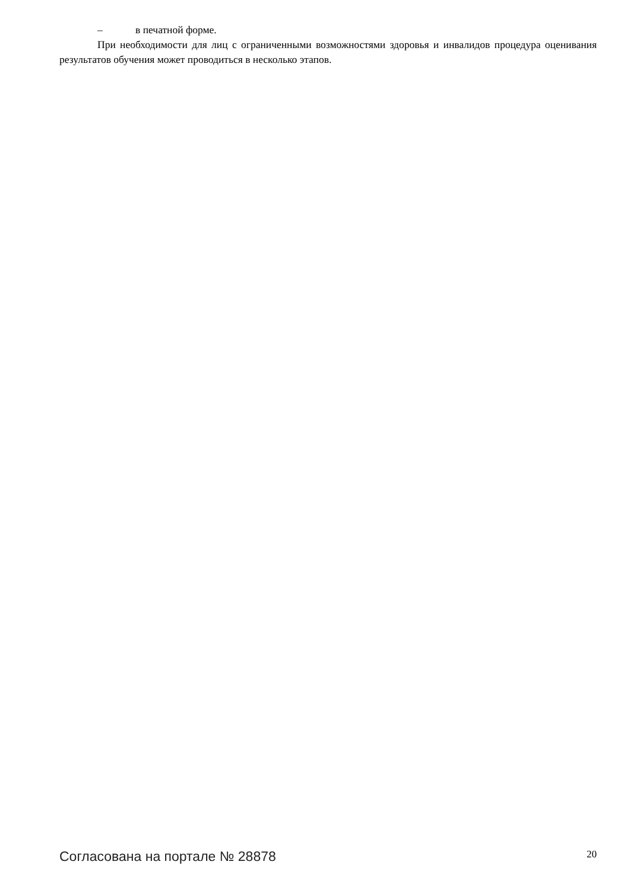– в печатной форме.
При необходимости для лиц с ограниченными возможностями здоровья и инвалидов процедура оценивания результатов обучения может проводиться в несколько этапов.
Согласована на портале № 28878
20